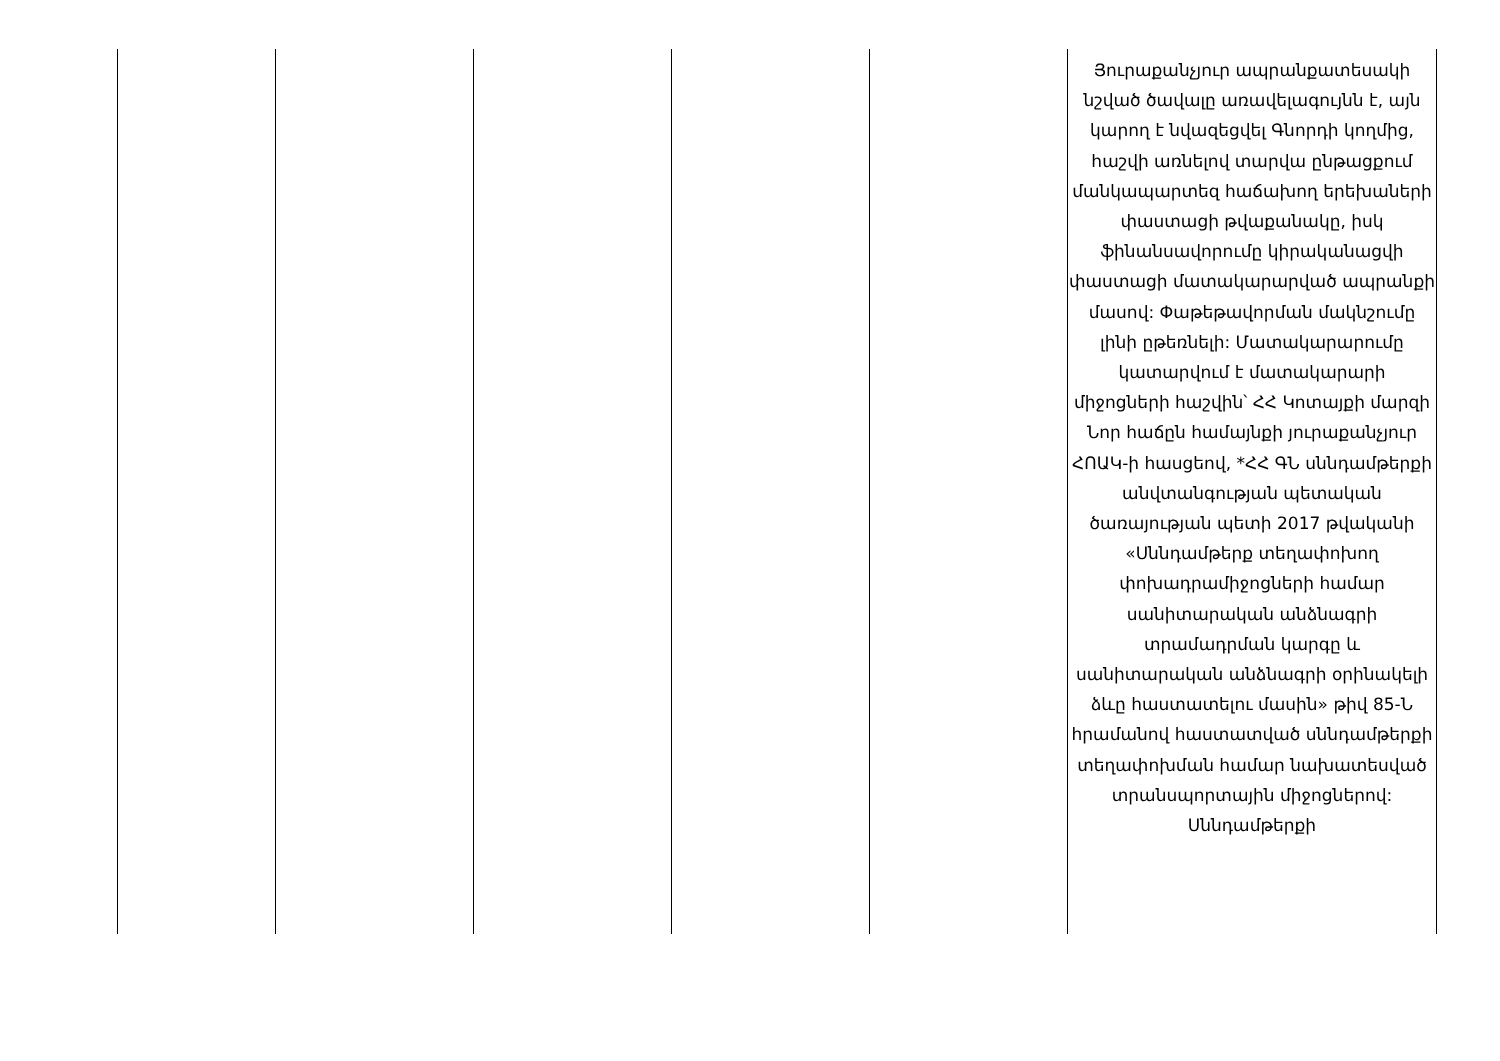| | | | | | Յուրաքանչյուր ապրանքատեսակի նշված ծավալը առավելագույնն է, այն կարող է նվազեցվել Գնորդի կողմից, հաշվի առնելով տարվա ընթացքում մանկապարտեզ հաճախող երեխաների փաստացի թվաքանակը, իսկ ֆինանսավորումը կիրականացվի փաստացի մատակարարված ապրանքի մասով: Փաթեթավորման մակնշումը լինի ըթեռնելի: Մատակարարումը կատարվում է մատակարարի միջոցների հաշվին՝ ՀՀ Կոտայքի մարզի Նոր հաճըն համայնքի յուրաքանչյուր ՀՈԱԿ-ի հասցեով, *ՀՀ ԳՆ սննդամթերքի անվտանգության պետական ծառայության պետի 2017 թվականի «Սննդամթերք տեղափոխող փոխադրամիջոցների համար սանիտարական անձնագրի տրամադրման կարգը և սանիտարական անձնագրի օրինակելի ձևը հաստատելու մասին» թիվ 85-Ն հրամանով հաստատված սննդամթերքի տեղափոխման համար նախատեսված տրանսպորտային միջոցներով: Սննդամթերքի |